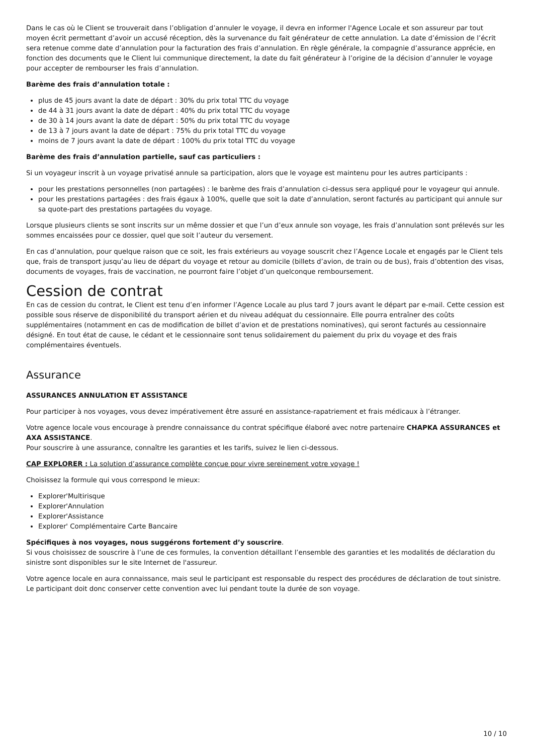Dans le cas où le Client se trouverait dans l’obligation d’annuler le voyage, il devra en informer l'Agence Locale et son assureur par tout moyen écrit permettant d’avoir un accusé réception, dès la survenance du fait générateur de cette annulation. La date d’émission de l’écrit sera retenue comme date d’annulation pour la facturation des frais d’annulation. En règle générale, la compagnie d’assurance apprécie, en fonction des documents que le Client lui communique directement, la date du fait générateur à l’origine de la décision d’annuler le voyage pour accepter de rembourser les frais d’annulation.
Barème des frais d’annulation totale :
plus de 45 jours avant la date de départ : 30% du prix total TTC du voyage
de 44 à 31 jours avant la date de départ : 40% du prix total TTC du voyage
de 30 à 14 jours avant la date de départ : 50% du prix total TTC du voyage
de 13 à 7 jours avant la date de départ : 75% du prix total TTC du voyage
moins de 7 jours avant la date de départ : 100% du prix total TTC du voyage
Barème des frais d’annulation partielle, sauf cas particuliers :
Si un voyageur inscrit à un voyage privatisé annule sa participation, alors que le voyage est maintenu pour les autres participants :
pour les prestations personnelles (non partagées) : le barème des frais d’annulation ci-dessus sera appliqué pour le voyageur qui annule.
pour les prestations partagées : des frais égaux à 100%, quelle que soit la date d’annulation, seront facturés au participant qui annule sur sa quote-part des prestations partagées du voyage.
Lorsque plusieurs clients se sont inscrits sur un même dossier et que l’un d’eux annule son voyage, les frais d’annulation sont prélevés sur les sommes encaissées pour ce dossier, quel que soit l’auteur du versement.
En cas d’annulation, pour quelque raison que ce soit, les frais extérieurs au voyage souscrit chez l’Agence Locale et engagés par le Client tels que, frais de transport jusqu’au lieu de départ du voyage et retour au domicile (billets d’avion, de train ou de bus), frais d’obtention des visas, documents de voyages, frais de vaccination, ne pourront faire l’objet d’un quelconque remboursement.
Cession de contrat
En cas de cession du contrat, le Client est tenu d’en informer l’Agence Locale au plus tard 7 jours avant le départ par e-mail. Cette cession est possible sous réserve de disponibilité du transport aérien et du niveau adéquat du cessionnaire. Elle pourra entraîner des coûts supplémentaires (notamment en cas de modification de billet d’avion et de prestations nominatives), qui seront facturés au cessionnaire désigné. En tout état de cause, le cédant et le cessionnaire sont tenus solidairement du paiement du prix du voyage et des frais complémentaires éventuels.
Assurance
ASSURANCES ANNULATION ET ASSISTANCE
Pour participer à nos voyages, vous devez impérativement être assuré en assistance-rapatriement et frais médicaux à l’étranger.
Votre agence locale vous encourage à prendre connaissance du contrat spécifique élaboré avec notre partenaire CHAPKA ASSURANCES et AXA ASSISTANCE.
Pour souscrire à une assurance, connaître les garanties et les tarifs, suivez le lien ci-dessous.
CAP EXPLORER : La solution d’assurance complète conçue pour vivre sereinement votre voyage !
Choisissez la formule qui vous correspond le mieux:
Explorer'Multirisque
Explorer'Annulation
Explorer'Assistance
Explorer' Complémentaire Carte Bancaire
Spécifiques à nos voyages, nous suggérons fortement d’y souscrire.
Si vous choisissez de souscrire à l’une de ces formules, la convention détaillant l’ensemble des garanties et les modalités de déclaration du sinistre sont disponibles sur le site Internet de l'assureur.
Votre agence locale en aura connaissance, mais seul le participant est responsable du respect des procédures de déclaration de tout sinistre. Le participant doit donc conserver cette convention avec lui pendant toute la durée de son voyage.
10 / 10